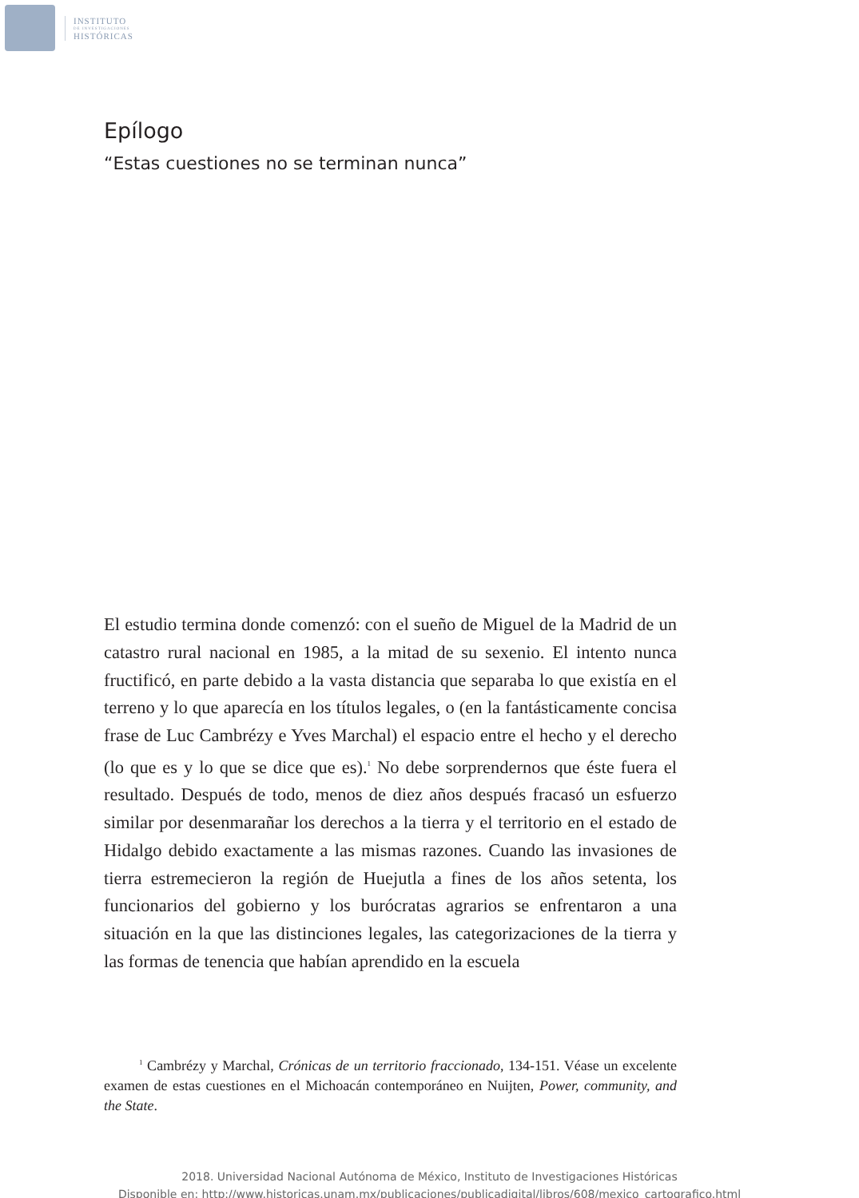INSTITUTO
DE INVESTIGACIONES
HISTÓRICAS
Epílogo
“Estas cuestiones no se terminan nunca”
El estudio termina donde comenzó: con el sueño de Miguel de la Madrid de un catastro rural nacional en 1985, a la mitad de su sexenio. El intento nunca fructificó, en parte debido a la vasta distancia que separaba lo que existía en el terreno y lo que aparecía en los títulos legales, o (en la fantásticamente concisa frase de Luc Cambrézy e Yves Marchal) el espacio entre el hecho y el derecho (lo que es y lo que se dice que es).<sup>1</sup> No debe sorprendernos que éste fuera el resultado. Después de todo, menos de diez años después fracasó un esfuerzo similar por desenmarañar los derechos a la tierra y el territorio en el estado de Hidalgo debido exactamente a las mismas razones. Cuando las invasiones de tierra estremecieron la región de Huejutla a fines de los años setenta, los funcionarios del gobierno y los burócratas agrarios se enfrentaron a una situación en la que las distinciones legales, las categorizaciones de la tierra y las formas de tenencia que habían aprendido en la escuela
<sup>1</sup> Cambrézy y Marchal, Crónicas de un territorio fraccionado, 134-151. Véase un excelente examen de estas cuestiones en el Michoacán contemporáneo en Nuijten, Power, community, and the State.
2018. Universidad Nacional Autónoma de México, Instituto de Investigaciones Históricas
Disponible en: http://www.historicas.unam.mx/publicaciones/publicadigital/libros/608/mexico_cartografico.html